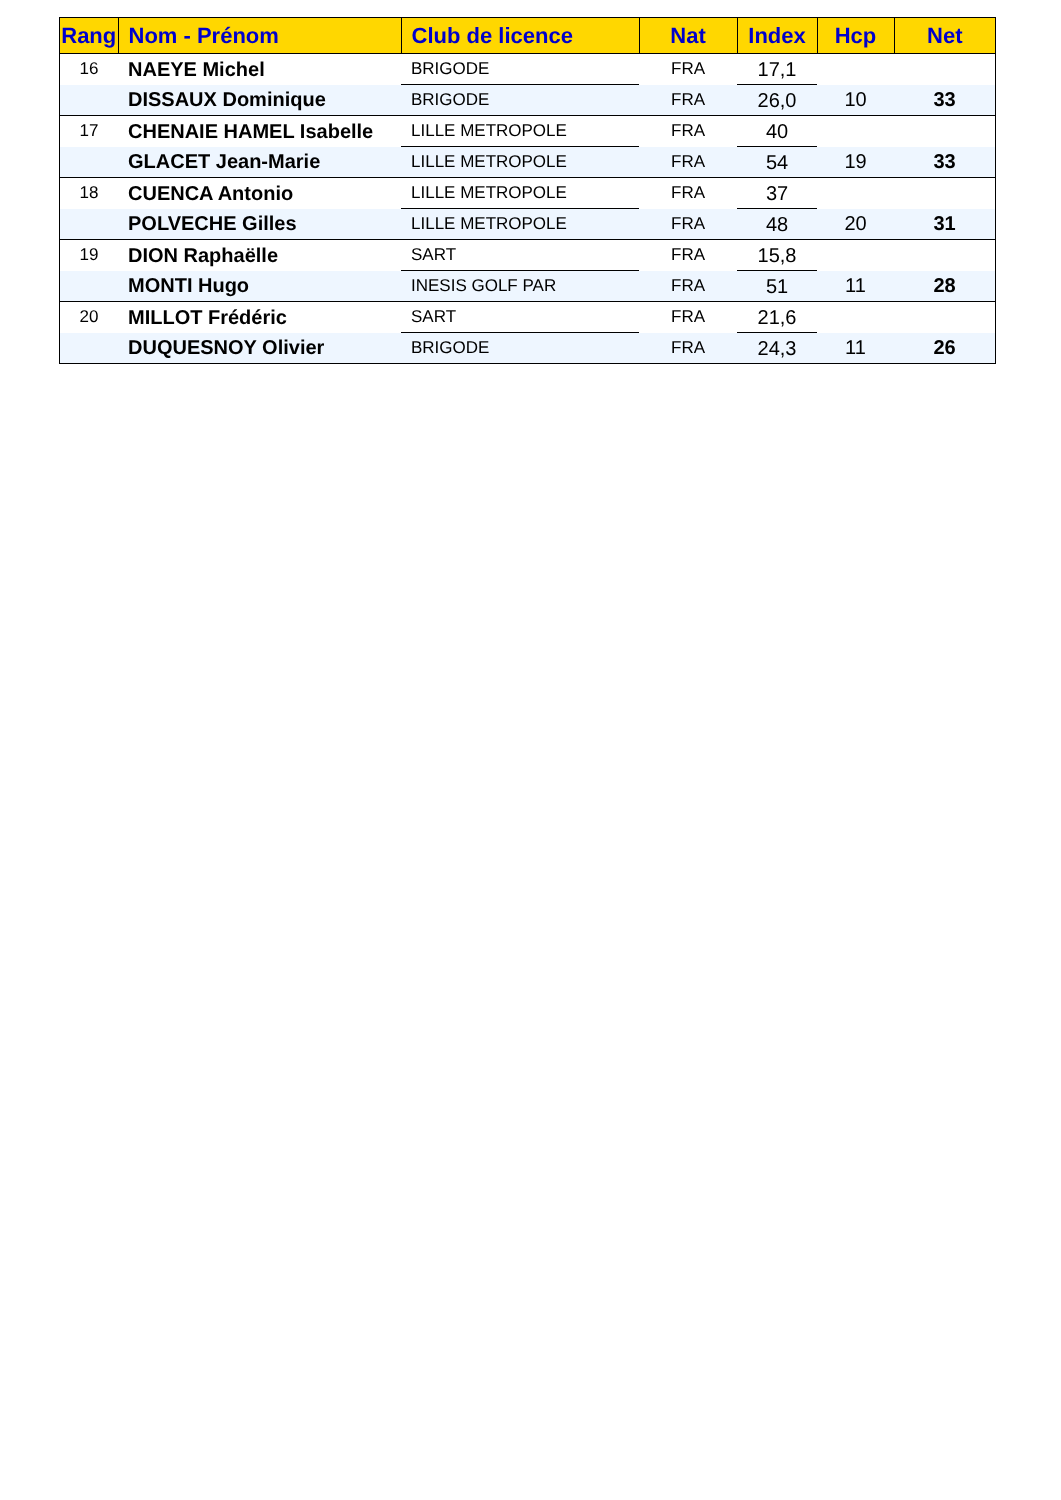| Rang | Nom - Prénom | Club de licence | Nat | Index | Hcp | Net |
| --- | --- | --- | --- | --- | --- | --- |
| 16 | NAEYE Michel | BRIGODE | FRA | 17,1 | | |
| | DISSAUX Dominique | BRIGODE | FRA | 26,0 | 10 | 33 |
| 17 | CHENAIE HAMEL Isabelle | LILLE METROPOLE | FRA | 40 | | |
| | GLACET Jean-Marie | LILLE METROPOLE | FRA | 54 | 19 | 33 |
| 18 | CUENCA Antonio | LILLE METROPOLE | FRA | 37 | | |
| | POLVECHE Gilles | LILLE METROPOLE | FRA | 48 | 20 | 31 |
| 19 | DION Raphaëlle | SART | FRA | 15,8 | | |
| | MONTI Hugo | INESIS GOLF PAR | FRA | 51 | 11 | 28 |
| 20 | MILLOT Frédéric | SART | FRA | 21,6 | | |
| | DUQUESNOY Olivier | BRIGODE | FRA | 24,3 | 11 | 26 |